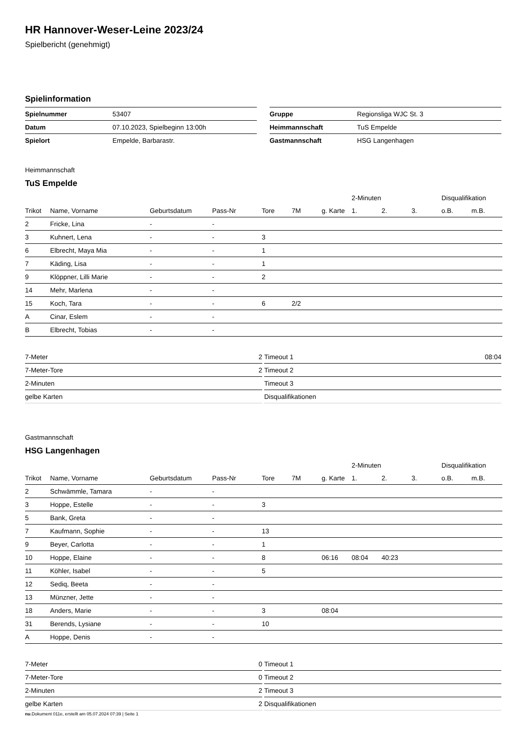HR Hannover-Weser-Leine 2023/24
Spielbericht (genehmigt)
Spielinformation
| Spielnummer | 53407 |
| Datum | 07.10.2023, Spielbeginn 13:00h |
| Spielort | Empelde, Barbarastr. |
| Gruppe | Regionsliga WJC St. 3 |
| Heimmannschaft | TuS Empelde |
| Gastmannschaft | HSG Langenhagen |
Heimmannschaft
TuS Empelde
| | | | | | | | 2-Minuten | | | Disqualifikation | |
| --- | --- | --- | --- | --- | --- | --- | --- | --- | --- | --- | --- |
| Trikot | Name, Vorname | Geburtsdatum | Pass-Nr | Tore | 7M | g. Karte | 1. | 2. | 3. | o.B. | m.B. |
| 2 | Fricke, Lina | - | - | | | | | | | | |
| 3 | Kuhnert, Lena | - | - | 3 | | | | | | | |
| 6 | Elbrecht, Maya Mia | - | - | 1 | | | | | | | |
| 7 | Käding, Lisa | - | - | 1 | | | | | | | |
| 9 | Klöppner, Lilli Marie | - | - | 2 | | | | | | | |
| 14 | Mehr, Marlena | - | - | | | | | | | | |
| 15 | Koch, Tara | - | - | 6 | 2/2 | | | | | | |
| A | Cinar, Eslem | - | - | | | | | | | | |
| B | Elbrecht, Tobias | - | - | | | | | | | | |
| 7-Meter | 2 |
| 7-Meter-Tore | 2 |
| 2-Minuten | |
| gelbe Karten | |
| Timeout 1 | 08:04 |
| Timeout 2 | |
| Timeout 3 | |
| Disqualifikationen | |
Gastmannschaft
HSG Langenhagen
| | | | | | | | 2-Minuten | | | Disqualifikation | |
| --- | --- | --- | --- | --- | --- | --- | --- | --- | --- | --- | --- |
| Trikot | Name, Vorname | Geburtsdatum | Pass-Nr | Tore | 7M | g. Karte | 1. | 2. | 3. | o.B. | m.B. |
| 2 | Schwämmle, Tamara | - | - | | | | | | | | |
| 3 | Hoppe, Estelle | - | - | 3 | | | | | | | |
| 5 | Bank, Greta | - | - | | | | | | | | |
| 7 | Kaufmann, Sophie | - | - | 13 | | | | | | | |
| 9 | Beyer, Carlotta | - | - | 1 | | | | | | | |
| 10 | Hoppe, Elaine | - | - | 8 | | 06:16 | 08:04 | 40:23 | | | |
| 11 | Köhler, Isabel | - | - | 5 | | | | | | | |
| 12 | Sediq, Beeta | - | - | | | | | | | | |
| 13 | Münzner, Jette | - | - | | | | | | | | |
| 18 | Anders, Marie | - | - | 3 | | 08:04 | | | | | |
| 31 | Berends, Lysiane | - | - | 10 | | | | | | | |
| A | Hoppe, Denis | - | - | | | | | | | | |
| 7-Meter | 0 |
| 7-Meter-Tore | 0 |
| 2-Minuten | 2 |
| gelbe Karten | 2 |
| Timeout 1 | |
| Timeout 2 | |
| Timeout 3 | |
| Disqualifikationen | |
nu.Dokument 011e, erstellt am 05.07.2024 07:39 | Seite 1